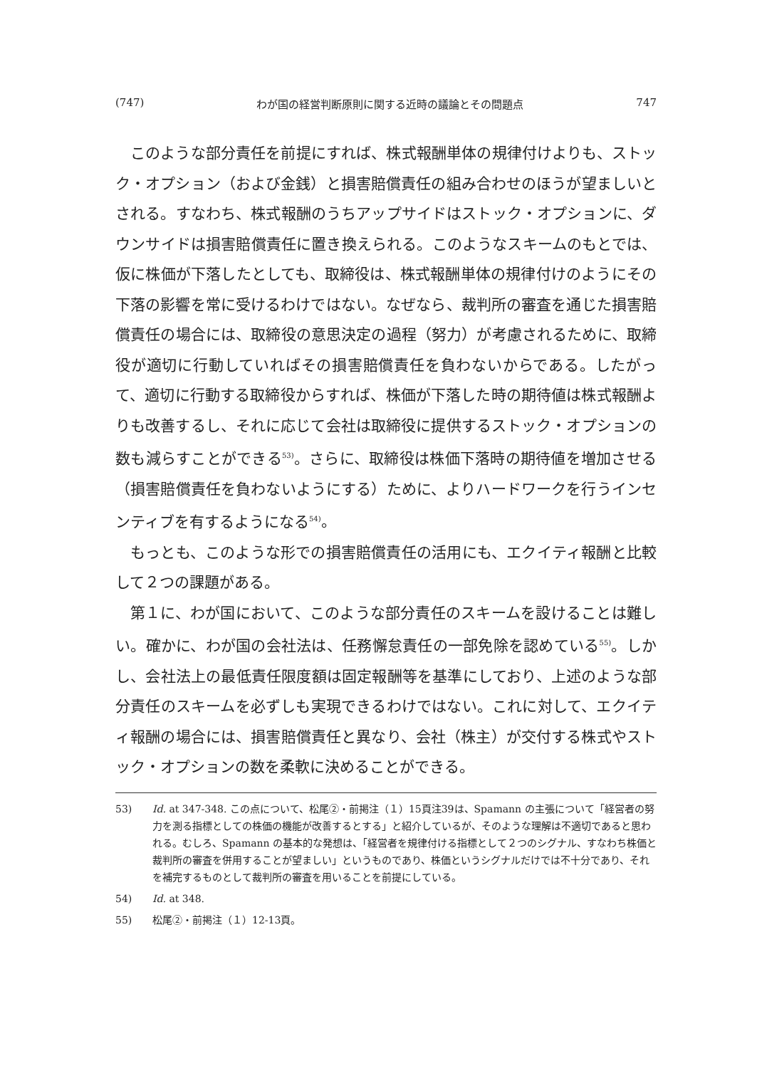(747) わが国の経営判断原則に関する近時の議論とその問題点 747
このような部分責任を前提にすれば、株式報酬単体の規律付けよりも、ストック・オプション（および金銭）と損害賠償責任の組み合わせのほうが望ましいとされる。すなわち、株式報酬のうちアップサイドはストック・オプションに、ダウンサイドは損害賠償責任に置き換えられる。このようなスキームのもとでは、仮に株価が下落したとしても、取締役は、株式報酬単体の規律付けのようにその下落の影響を常に受けるわけではない。なぜなら、裁判所の審査を通じた損害賠償責任の場合には、取締役の意思決定の過程（努力）が考慮されるために、取締役が適切に行動していればその損害賠償責任を負わないからである。したがって、適切に行動する取締役からすれば、株価が下落した時の期待値は株式報酬よりも改善するし、それに応じて会社は取締役に提供するストック・オプションの数も減らすことができる<sup>53)</sup>。さらに、取締役は株価下落時の期待値を増加させる（損害賠償責任を負わないようにする）ために、よりハードワークを行うインセンティブを有するようになる<sup>54)</sup>。
もっとも、このような形での損害賠償責任の活用にも、エクイティ報酬と比較して２つの課題がある。
第１に、わが国において、このような部分責任のスキームを設けることは難しい。確かに、わが国の会社法は、任務懈怠責任の一部免除を認めている<sup>55)</sup>。しかし、会社法上の最低責任限度額は固定報酬等を基準にしており、上述のような部分責任のスキームを必ずしも実現できるわけではない。これに対して、エクイティ報酬の場合には、損害賠償責任と異なり、会社（株主）が交付する株式やストック・オプションの数を柔軟に決めることができる。
53) Id. at 347-348. この点について、松尾②・前掲注（１）15頁注39は、Spamann の主張について「経営者の努力を測る指標としての株価の機能が改善するとする」と紹介しているが、そのような理解は不適切であると思われる。むしろ、Spamann の基本的な発想は、「経営者を規律付ける指標として２つのシグナル、すなわち株価と裁判所の審査を併用することが望ましい」というものであり、株価というシグナルだけでは不十分であり、それを補完するものとして裁判所の審査を用いることを前提にしている。
54) Id. at 348.
55) 松尾②・前掲注（１）12-13頁。